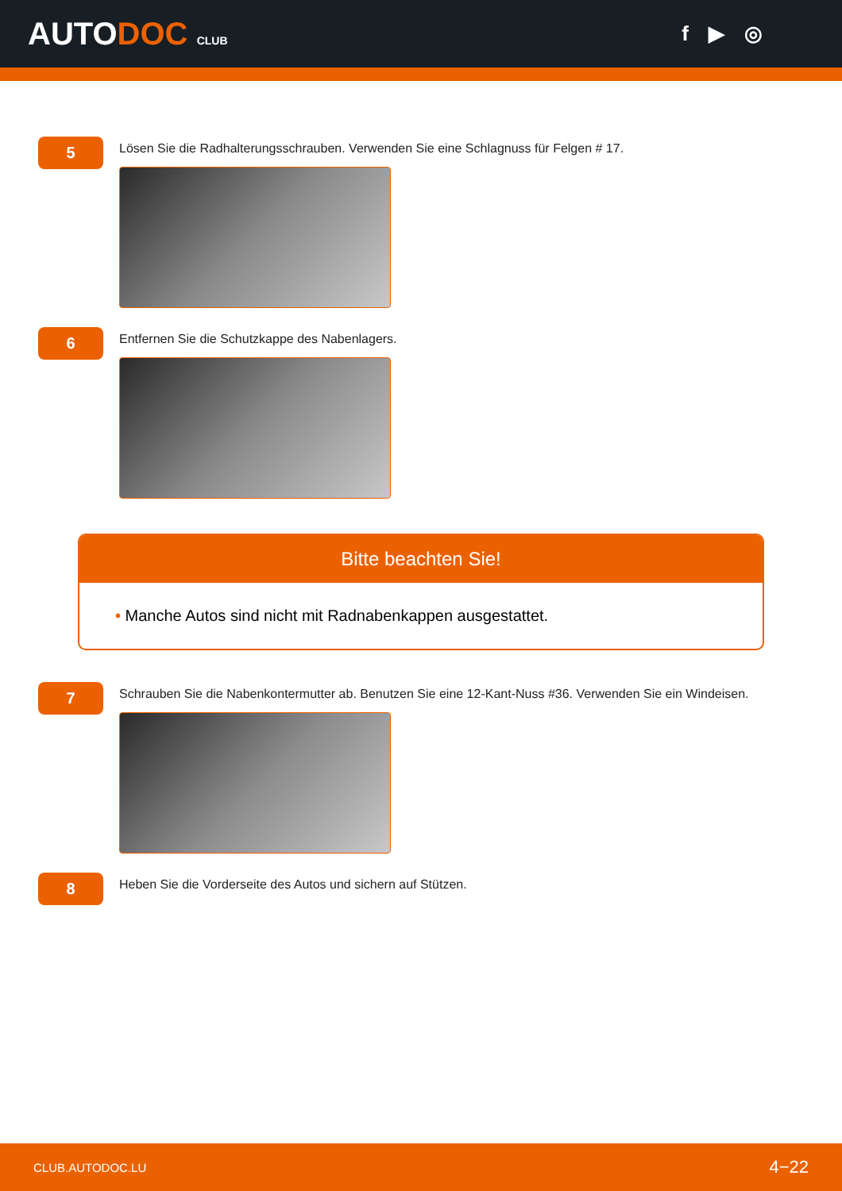AUTODOC CLUB
f ▶ ◎
5
Lösen Sie die Radhalterungsschrauben. Verwenden Sie eine Schlagnuss für Felgen # 17.
6
Entfernen Sie die Schutzkappe des Nabenlagers.
Bitte beachten Sie!
• Manche Autos sind nicht mit Radnabenkappen ausgestattet.
7
Schrauben Sie die Nabenkontermutter ab. Benutzen Sie eine 12-Kant-Nuss #36. Verwenden Sie ein Windeisen.
8
Heben Sie die Vorderseite des Autos und sichern auf Stützen.
CLUB.AUTODOC.LU 4−22